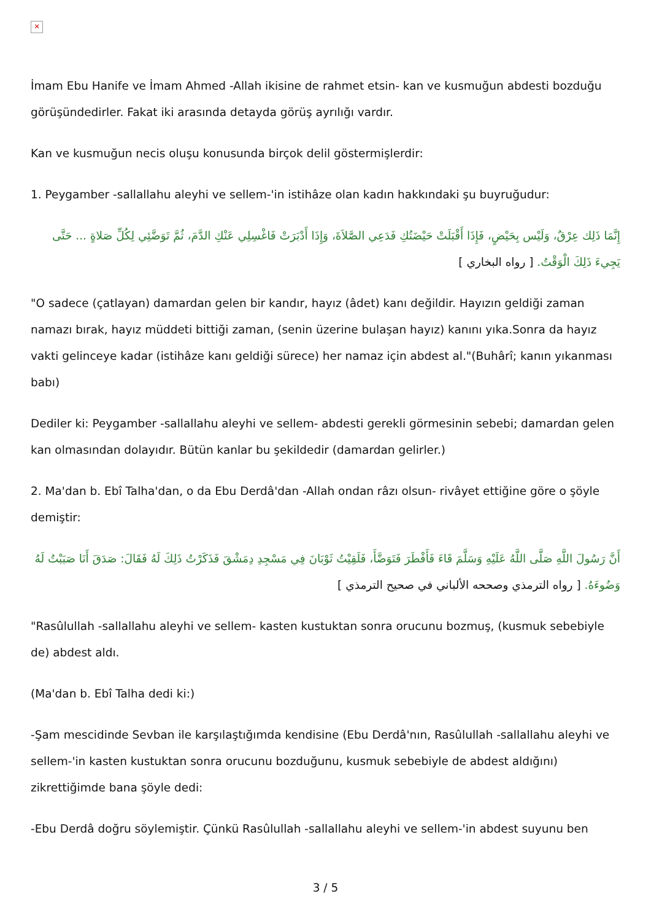✕
İmam Ebu Hanife ve İmam Ahmed -Allah ikisine de rahmet etsin- kan ve kusmuğun abdesti bozduğu görüşündedirler. Fakat iki arasında detayda görüş ayrılığı vardır.
Kan ve kusmuğun necis oluşu konusunda birçok delil göstermişlerdir:
1. Peygamber -sallallahu aleyhi ve sellem-'in istihâze olan kadın hakkındaki şu buyruğudur:
إِنَّمَا ذَلِك عِرْقٌ، وَلَيْس بِحَيْضٍ، فَإِذَا أَقْبَلَتْ حَيْضَتُكِ فَدَعِي الصَّلاَةَ، وَإِذَا أَدْبَرَتْ فَاغْسِلِي عَنْكِ الدَّمَ، ثُمَّ تَوَضَّئِي لِكُلِّ صَلاةٍ ... حَتَّى يَجِيءَ ذَلِكَ الْوَقْتُ. [ رواه البخاري ]
"O sadece (çatlayan) damardan gelen bir kandır, hayız (âdet) kanı değildir. Hayızın geldiği zaman namazı bırak, hayız müddeti bittiği zaman, (senin üzerine bulaşan hayız) kanını yıka.Sonra da hayız vakti gelinceye kadar (istihâze kanı geldiği sürece) her namaz için abdest al."(Buhârî; kanın yıkanması babı)
Dediler ki: Peygamber -sallallahu aleyhi ve sellem- abdesti gerekli görmesinin sebebi; damardan gelen kan olmasından dolayıdır. Bütün kanlar bu şekildedir (damardan gelirler.)
2. Ma'dan b. Ebî Talha'dan, o da Ebu Derdâ'dan -Allah ondan râzı olsun- rivâyet ettiğine göre o şöyle demiştir:
أَنَّ رَسُولَ اللَّهِ صَلَّى اللَّهُ عَلَيْهِ وَسَلَّمَ قَاءَ فَأَفْطَرَ فَتَوَضَّأَ، فَلَقِيْتُ ثَوْبَانَ فِي مَسْجِدِ دِمَشْقَ فَذَكَرْتُ ذَلِكَ لَهُ فَقَالَ: صَدَقَ أَنَا صَبَبْتُ لَهُ وَضُوءَهُ. [ رواه الترمذي وصححه الألباني في صحيح الترمذي ]
"Rasûlullah -sallallahu aleyhi ve sellem- kasten kustuktan sonra orucunu bozmuş, (kusmuk sebebiyle de) abdest aldı.
(Ma'dan b. Ebî Talha dedi ki:)
-Şam mescidinde Sevban ile karşılaştığımda kendisine (Ebu Derdâ'nın, Rasûlullah -sallallahu aleyhi ve sellem-'in kasten kustuktan sonra orucunu bozduğunu, kusmuk sebebiyle de abdest aldığını) zikrettiğimde bana şöyle dedi:
-Ebu Derdâ doğru söylemiştir. Çünkü Rasûlullah -sallallahu aleyhi ve sellem-'in abdest suyunu ben
3 / 5